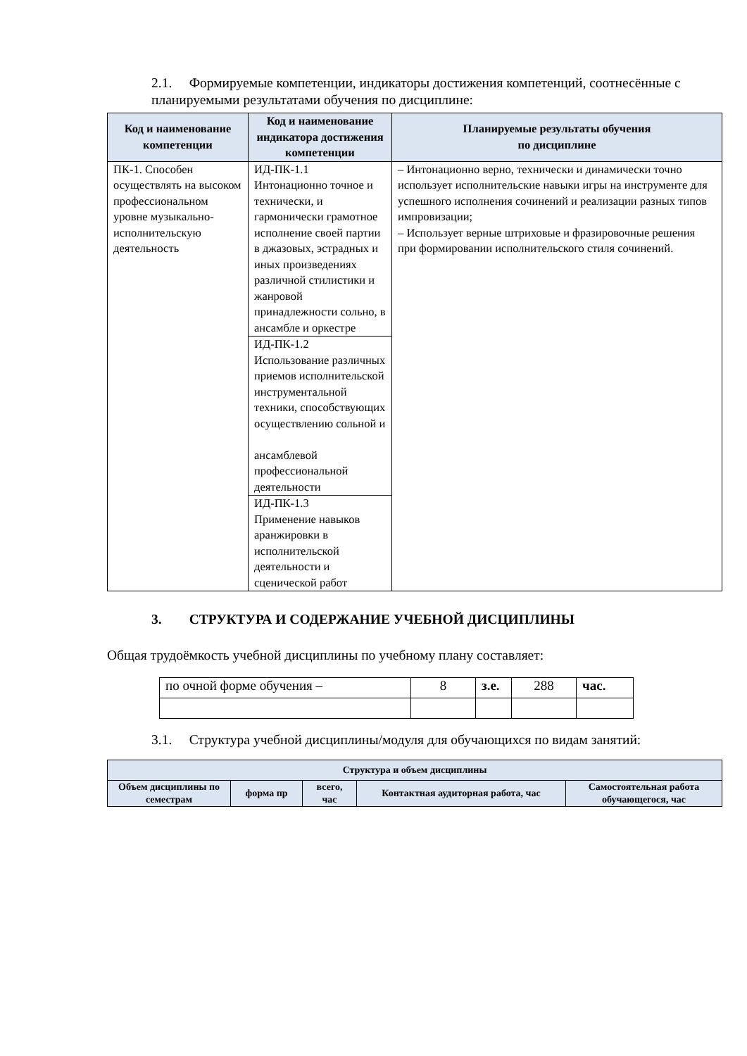2.1. Формируемые компетенции, индикаторы достижения компетенций, соотнесённые с планируемыми результатами обучения по дисциплине:
| Код и наименование компетенции | Код и наименование индикатора достижения компетенции | Планируемые результаты обучения по дисциплине |
| --- | --- | --- |
| ПК-1. Способен осуществлять на высоком профессиональном уровне музыкально-исполнительскую деятельность | ИД-ПК-1.1 Интонационно точное и технически, и гармонически грамотное исполнение своей партии в джазовых, эстрадных и иных произведениях различной стилистики и жанровой принадлежности сольно, в ансамбле и оркестре | – Интонационно верно, технически и динамически точно использует исполнительские навыки игры на инструменте для успешного исполнения сочинений и реализации разных типов импровизации; – Использует верные штриховые и фразировочные решения при формировании исполнительского стиля сочинений. |
| | ИД-ПК-1.2 Использование различных приемов исполнительской инструментальной техники, способствующих осуществлению сольной и ансамблевой профессиональной деятельности | |
| | ИД-ПК-1.3 Применение навыков аранжировки в исполнительской деятельности и сценической работ | |
3. СТРУКТУРА И СОДЕРЖАНИЕ УЧЕБНОЙ ДИСЦИПЛИНЫ
Общая трудоёмкость учебной дисциплины по учебному плану составляет:
| по очной форме обучения – | 8 | з.е. | 288 | час. |
3.1. Структура учебной дисциплины/модуля для обучающихся по видам занятий:
| Структура и объем дисциплины | | | | |
| --- | --- | --- | --- | --- |
| Объем дисциплины по семестрам | форма пр | всего, час | Контактная аудиторная работа, час | Самостоятельная работа обучающегося, час |